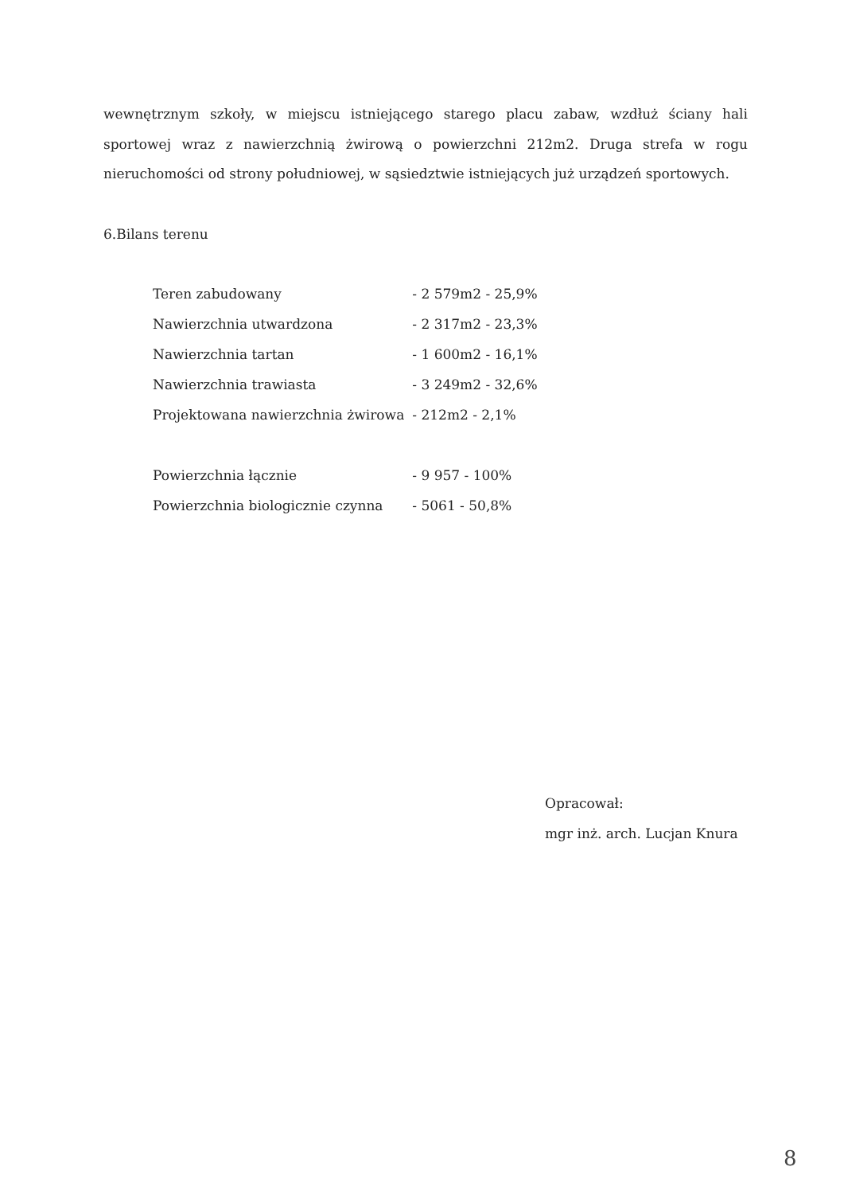wewnętrznym szkoły, w miejscu istniejącego starego placu zabaw, wzdłuż ściany hali sportowej wraz z nawierzchnią żwirową o powierzchni 212m2. Druga strefa w rogu nieruchomości od strony południowej, w sąsiedztwie istniejących już urządzeń sportowych.
6.Bilans terenu
| Teren zabudowany | - 2 579m2 - 25,9% |
| Nawierzchnia utwardzona | - 2 317m2 - 23,3% |
| Nawierzchnia tartan | - 1 600m2 - 16,1% |
| Nawierzchnia trawiasta | - 3 249m2 - 32,6% |
| Projektowana nawierzchnia żwirowa | - 212m2 - 2,1% |
| Powierzchnia łącznie | - 9 957 - 100% |
| Powierzchnia biologicznie czynna | - 5061 - 50,8% |
Opracował:
mgr inż. arch. Lucjan Knura
8